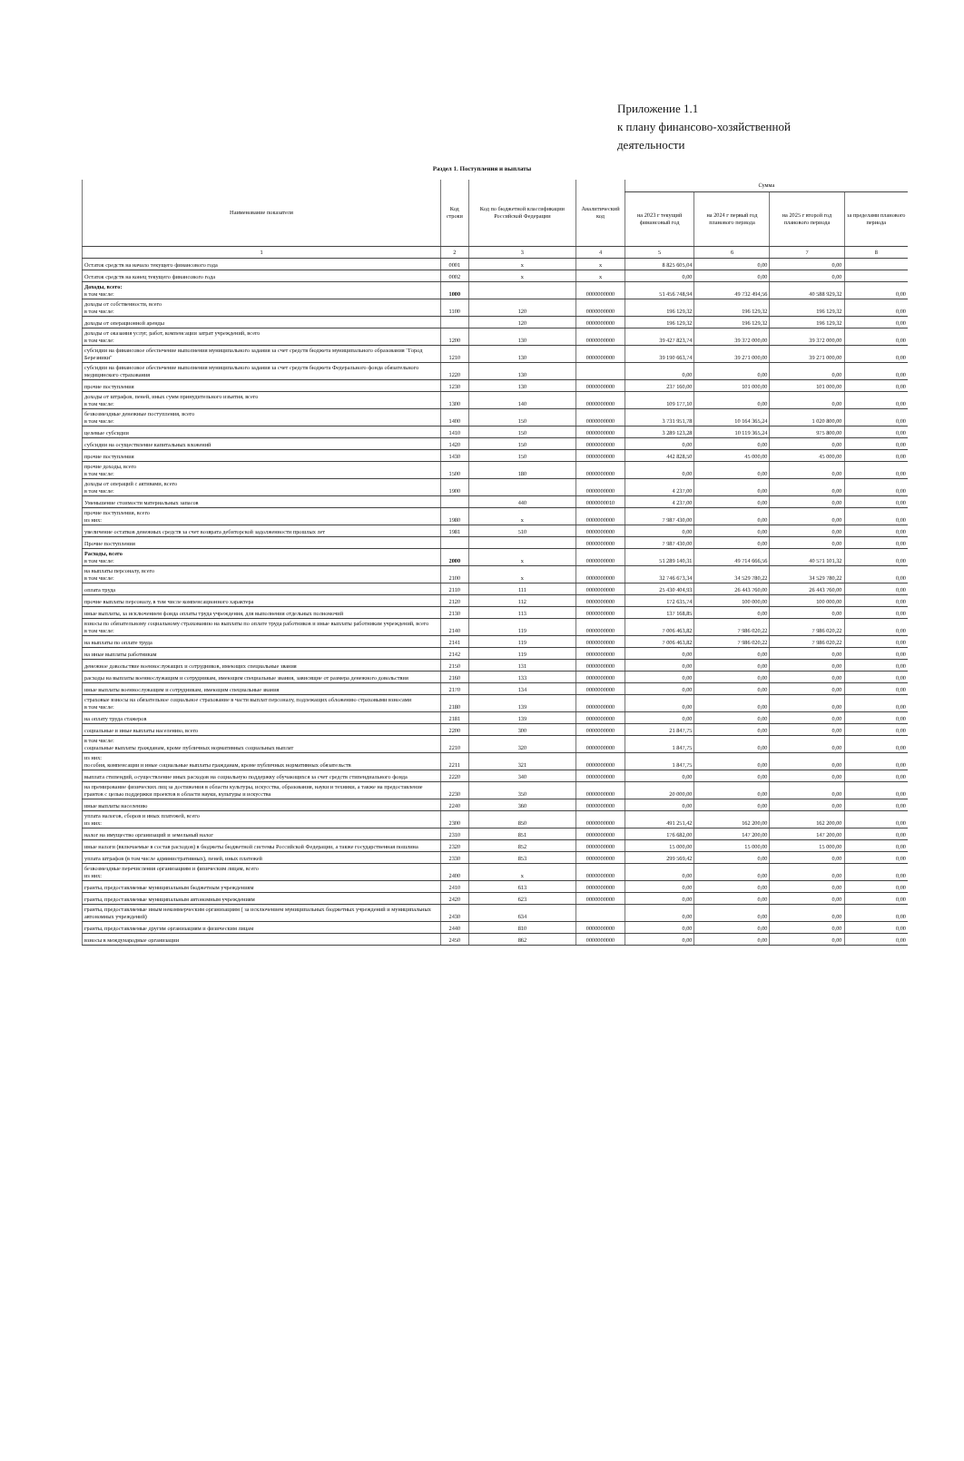Приложение 1.1
к плану финансово-хозяйственной
деятельности
Раздел 1. Поступления и выплаты
| Наименование показателя | Код строки | Код по бюджетной классификации Российской Федерации | Аналитический код | Сумма | | | |
| --- | --- | --- | --- | --- | --- | --- | --- |
| | | | | на 2023 г текущий финансовый год | на 2024 г первый год планового периода | на 2025 г второй год планового периода | за пределами планового периода |
| 1 | 2 | 3 | 4 | 5 | 6 | 7 | 8 |
| Остаток средств на начало текущего финансового года | 0001 | x | x | 8 825 605,04 | 0,00 | 0,00 | |
| Остаток средств на конец текущего финансового года | 0002 | x | x | 0,00 | 0,00 | 0,00 | |
| Доходы, всего: в том числе: | 1000 | | 0000000000 | 51 456 748,94 | 49 732 494,56 | 40 588 929,32 | 0,00 |
| доходы от собственности, всего в том числе: | 1100 | 120 | 0000000000 | 196 129,32 | 196 129,32 | 196 129,32 | 0,00 |
| доходы от операционной аренды | | 120 | 0000000000 | 196 129,32 | 196 129,32 | 196 129,32 | 0,00 |
| доходы от оказания услуг, работ, компенсации затрат учреждений, всего в том числе: | 1200 | 130 | 0000000000 | 39 427 823,74 | 39 372 000,00 | 39 372 000,00 | 0,00 |
| субсидии на финансовое обеспечение выполнения муниципального задания за счет средств бюджета муниципального образования "Город Березники" | 1210 | 130 | 0000000000 | 39 190 663,74 | 39 271 000,00 | 39 271 000,00 | 0,00 |
| субсидии на финансовое обеспечение выполнения муниципального задания за счет средств бюджета Федерального фонда обязательного медицинского страхования | 1220 | 130 | | 0,00 | 0,00 | 0,00 | 0,00 |
| прочие поступления | 1230 | 130 | 0000000000 | 237 160,00 | 101 000,00 | 101 000,00 | 0,00 |
| доходы от штрафов, пеней, иных сумм принудительного изъятия, всего в том числе: | 1300 | 140 | 0000000000 | 109 177,10 | 0,00 | 0,00 | 0,00 |
| безвозмездные денежные поступления, всего в том числе: | 1400 | 150 | 0000000000 | 3 731 951,78 | 10 164 365,24 | 1 020 800,00 | 0,00 |
| целевые субсидии | 1410 | 150 | 0000000000 | 3 289 123,28 | 10 119 365,24 | 975 800,00 | 0,00 |
| субсидии на осуществление капитальных вложений | 1420 | 150 | 0000000000 | 0,00 | 0,00 | 0,00 | 0,00 |
| прочие поступления | 1430 | 150 | 0000000000 | 442 828,50 | 45 000,00 | 45 000,00 | 0,00 |
| прочие доходы, всего в том числе: | 1500 | 180 | 0000000000 | 0,00 | 0,00 | 0,00 | 0,00 |
| доходы от операций с активами, всего в том числе: | 1900 | | 0000000000 | 4 237,00 | 0,00 | 0,00 | 0,00 |
| Уменьшение стоимости материальных запасов | | 440 | 0000000010 | 4 237,00 | 0,00 | 0,00 | 0,00 |
| прочие поступления, всего из них: | 1980 | x | 0000000000 | 7 987 430,00 | 0,00 | 0,00 | 0,00 |
| увеличение остатков денежных средств за счет возврата дебиторской задолженности прошлых лет | 1981 | 510 | 0000000000 | 0,00 | 0,00 | 0,00 | 0,00 |
| Прочие поступления | | | 0000000000 | 7 987 430,00 | 0,00 | 0,00 | 0,00 |
| Расходы, всего в том числе: | 2000 | x | 0000000000 | 51 289 140,31 | 49 714 666,56 | 40 571 101,32 | 0,00 |
| на выплаты персоналу, всего в том числе: | 2100 | x | 0000000000 | 32 746 673,34 | 34 529 780,22 | 34 529 780,22 | 0,00 |
| оплата труда | 2110 | 111 | 0000000000 | 25 430 404,93 | 26 443 760,00 | 26 443 760,00 | 0,00 |
| прочие выплаты персоналу, в том числе компенсационного характера | 2120 | 112 | 0000000000 | 172 635,74 | 100 000,00 | 100 000,00 | 0,00 |
| иные выплаты, за исключением фонда оплаты труда учреждения, для выполнения отдельных полномочий | 2130 | 113 | 0000000000 | 137 168,85 | 0,00 | 0,00 | 0,00 |
| взносы по обязательному социальному страхованию на выплаты по оплате труда работников и иные выплаты работникам учреждений, всего в том числе: | 2140 | 119 | 0000000000 | 7 006 463,82 | 7 986 020,22 | 7 986 020,22 | 0,00 |
| на выплаты по оплате труда | 2141 | 119 | 0000000000 | 7 006 463,82 | 7 986 020,22 | 7 986 020,22 | 0,00 |
| на иные выплаты работникам | 2142 | 119 | 0000000000 | 0,00 | 0,00 | 0,00 | 0,00 |
| денежное довольствие военнослужащих и сотрудников, имеющих специальные звания | 2150 | 131 | 0000000000 | 0,00 | 0,00 | 0,00 | 0,00 |
| расходы на выплаты военнослужащим и сотрудникам, имеющим специальные звания, зависящие от размера денежного довольствия | 2160 | 133 | 0000000000 | 0,00 | 0,00 | 0,00 | 0,00 |
| иные выплаты военнослужащим и сотрудникам, имеющим специальные звания | 2170 | 134 | 0000000000 | 0,00 | 0,00 | 0,00 | 0,00 |
| страховые взносы на обязательное социальное страхование в части выплат персоналу, подлежащих обложению страховыми взносами в том числе: | 2180 | 139 | 0000000000 | 0,00 | 0,00 | 0,00 | 0,00 |
| на оплату труда стажеров | 2181 | 139 | 0000000000 | 0,00 | 0,00 | 0,00 | 0,00 |
| социальные и иные выплаты населению, всего | 2200 | 300 | 0000000000 | 21 847,75 | 0,00 | 0,00 | 0,00 |
| в том числе: социальные выплаты гражданам, кроме публичных нормативных социальных выплат | 2210 | 320 | 0000000000 | 1 847,75 | 0,00 | 0,00 | 0,00 |
| из них: пособия, компенсации и иные социальные выплаты гражданам, кроме публичных нормативных обязательств | 2211 | 321 | 0000000000 | 1 847,75 | 0,00 | 0,00 | 0,00 |
| выплата стипендий, осуществление иных расходов на социальную поддержку обучающихся за счет средств стипендиального фонда | 2220 | 340 | 0000000000 | 0,00 | 0,00 | 0,00 | 0,00 |
| на премирование физических лиц за достижения в области культуры, искусства, образования, науки и техники, а также на предоставление грантов с целью поддержки проектов в области науки, культуры и искусства | 2230 | 350 | 0000000000 | 20 000,00 | 0,00 | 0,00 | 0,00 |
| иные выплаты населению | 2240 | 360 | 0000000000 | 0,00 | 0,00 | 0,00 | 0,00 |
| уплата налогов, сборов и иных платежей, всего из них: | 2300 | 850 | 0000000000 | 491 251,42 | 162 200,00 | 162 200,00 | 0,00 |
| налог на имущество организаций и земельный налог | 2310 | 851 | 0000000000 | 176 682,00 | 147 200,00 | 147 200,00 | 0,00 |
| иные налоги (включаемые в состав расходов) в бюджеты бюджетной системы Российской Федерации, а также государственная пошлина | 2320 | 852 | 0000000000 | 15 000,00 | 15 000,00 | 15 000,00 | 0,00 |
| уплата штрафов (в том числе административных), пеней, иных платежей | 2330 | 853 | 0000000000 | 299 569,42 | 0,00 | 0,00 | 0,00 |
| безвозмездные перечисления организациям и физическим лицам, всего из них: | 2400 | x | 0000000000 | 0,00 | 0,00 | 0,00 | 0,00 |
| гранты, предоставляемые муниципальным бюджетным учреждениям | 2410 | 613 | 0000000000 | 0,00 | 0,00 | 0,00 | 0,00 |
| гранты, предоставляемые муниципальным автономным учреждениям | 2420 | 623 | 0000000000 | 0,00 | 0,00 | 0,00 | 0,00 |
| гранты, предоставляемые иным некоммерческим организациям ( за исключением муниципальных бюджетных учреждений и муниципальных автономных учреждений) | 2430 | 634 | | 0,00 | 0,00 | 0,00 | 0,00 |
| гранты, предоставляемые другим организациям и физическим лицам | 2440 | 810 | 0000000000 | 0,00 | 0,00 | 0,00 | 0,00 |
| взносы в международные организации | 2450 | 862 | 0000000000 | 0,00 | 0,00 | 0,00 | 0,00 |